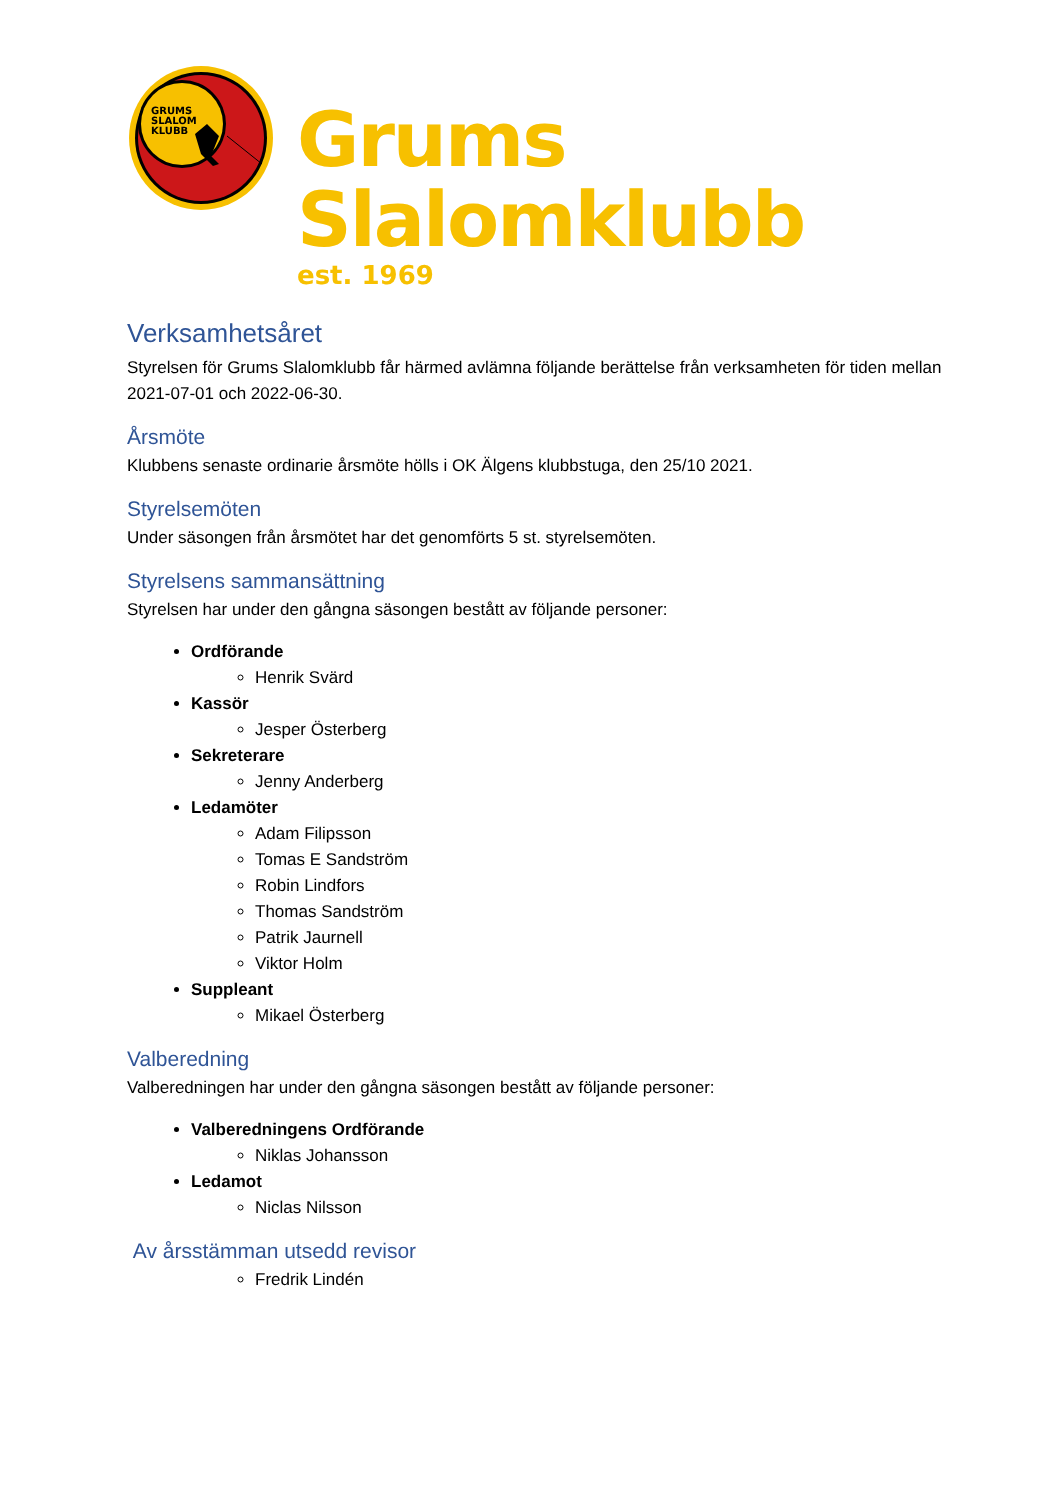GRUMS
SLALOM
KLUBB
Grums Slalomklubb
est. 1969
Verksamhetsåret
Styrelsen för Grums Slalomklubb får härmed avlämna följande berättelse från verksamheten för tiden mellan 2021-07-01 och 2022-06-30.
Årsmöte
Klubbens senaste ordinarie årsmöte hölls i OK Älgens klubbstuga, den 25/10 2021.
Styrelsemöten
Under säsongen från årsmötet har det genomförts 5 st. styrelsemöten.
Styrelsens sammansättning
Styrelsen har under den gångna säsongen bestått av följande personer:
Ordförande
Henrik Svärd
Kassör
Jesper Österberg
Sekreterare
Jenny Anderberg
Ledamöter
Adam Filipsson
Tomas E Sandström
Robin Lindfors
Thomas Sandström
Patrik Jaurnell
Viktor Holm
Suppleant
Mikael Österberg
Valberedning
Valberedningen har under den gångna säsongen bestått av följande personer:
Valberedningens Ordförande
Niklas Johansson
Ledamot
Niclas Nilsson
Av årsstämman utsedd revisor
Fredrik Lindén